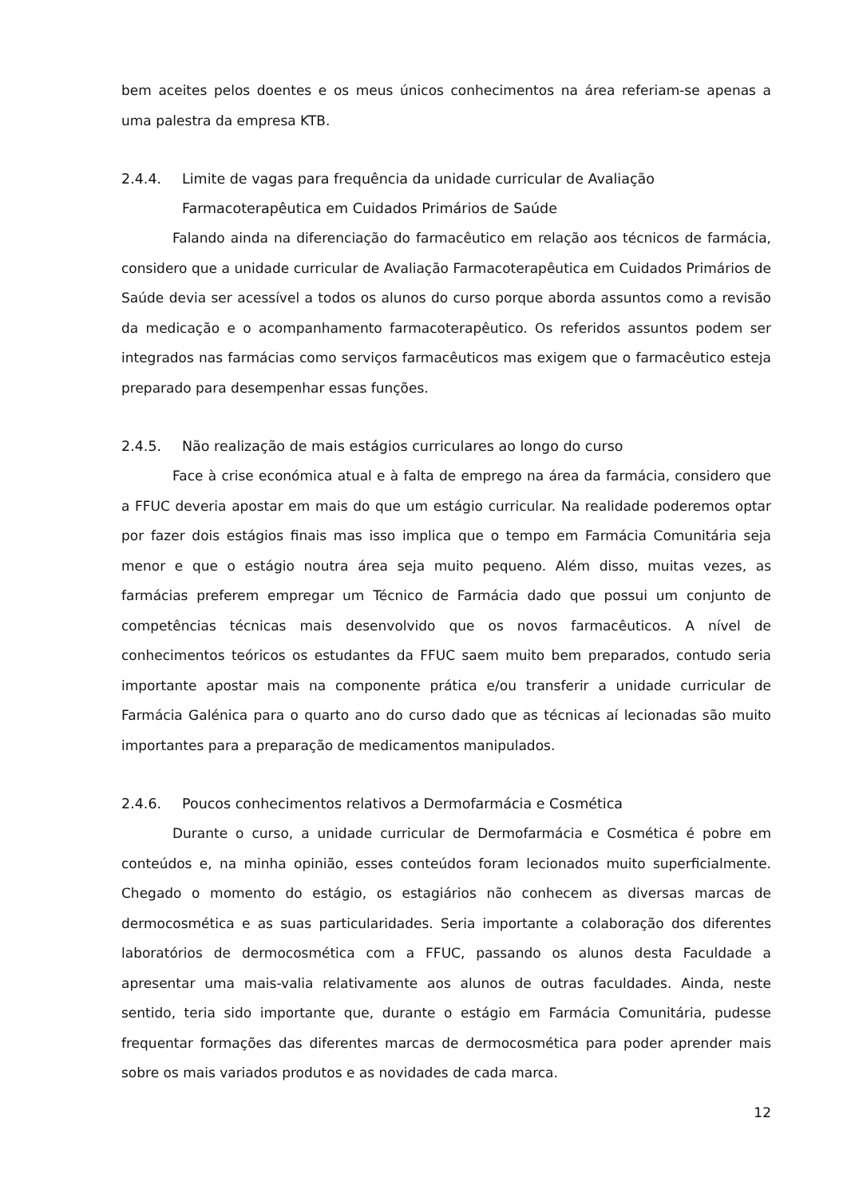bem aceites pelos doentes e os meus únicos conhecimentos na área referiam-se apenas a uma palestra da empresa KTB.
2.4.4. Limite de vagas para frequência da unidade curricular de Avaliação Farmacoterapêutica em Cuidados Primários de Saúde
Falando ainda na diferenciação do farmacêutico em relação aos técnicos de farmácia, considero que a unidade curricular de Avaliação Farmacoterapêutica em Cuidados Primários de Saúde devia ser acessível a todos os alunos do curso porque aborda assuntos como a revisão da medicação e o acompanhamento farmacoterapêutico. Os referidos assuntos podem ser integrados nas farmácias como serviços farmacêuticos mas exigem que o farmacêutico esteja preparado para desempenhar essas funções.
2.4.5. Não realização de mais estágios curriculares ao longo do curso
Face à crise económica atual e à falta de emprego na área da farmácia, considero que a FFUC deveria apostar em mais do que um estágio curricular. Na realidade poderemos optar por fazer dois estágios finais mas isso implica que o tempo em Farmácia Comunitária seja menor e que o estágio noutra área seja muito pequeno. Além disso, muitas vezes, as farmácias preferem empregar um Técnico de Farmácia dado que possui um conjunto de competências técnicas mais desenvolvido que os novos farmacêuticos. A nível de conhecimentos teóricos os estudantes da FFUC saem muito bem preparados, contudo seria importante apostar mais na componente prática e/ou transferir a unidade curricular de Farmácia Galénica para o quarto ano do curso dado que as técnicas aí lecionadas são muito importantes para a preparação de medicamentos manipulados.
2.4.6. Poucos conhecimentos relativos a Dermofarmácia e Cosmética
Durante o curso, a unidade curricular de Dermofarmácia e Cosmética é pobre em conteúdos e, na minha opinião, esses conteúdos foram lecionados muito superficialmente. Chegado o momento do estágio, os estagiários não conhecem as diversas marcas de dermocosmética e as suas particularidades. Seria importante a colaboração dos diferentes laboratórios de dermocosmética com a FFUC, passando os alunos desta Faculdade a apresentar uma mais-valia relativamente aos alunos de outras faculdades. Ainda, neste sentido, teria sido importante que, durante o estágio em Farmácia Comunitária, pudesse frequentar formações das diferentes marcas de dermocosmética para poder aprender mais sobre os mais variados produtos e as novidades de cada marca.
12